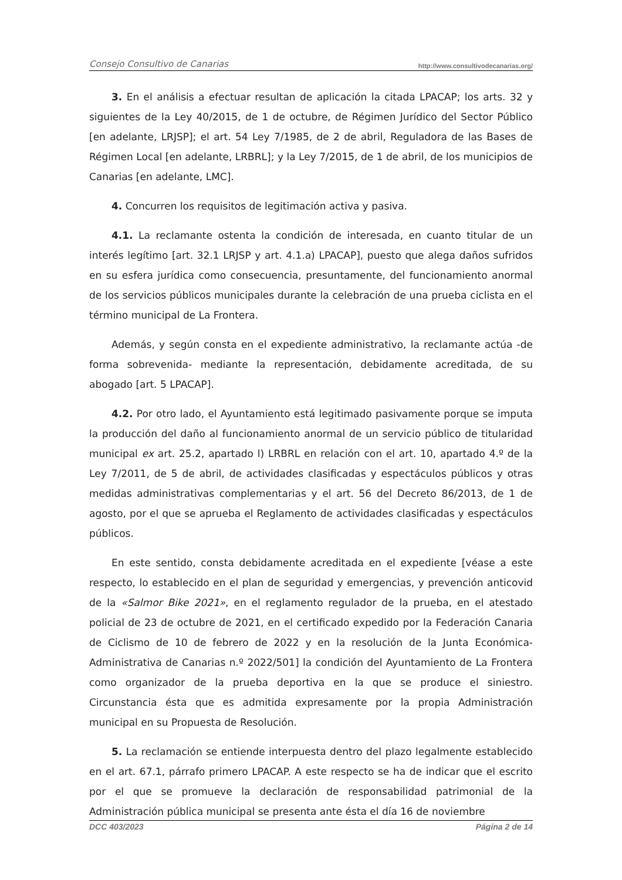Consejo Consultivo de Canarias http://www.consultivodecanarias.org/
3. En el análisis a efectuar resultan de aplicación la citada LPACAP; los arts. 32 y siguientes de la Ley 40/2015, de 1 de octubre, de Régimen Jurídico del Sector Público [en adelante, LRJSP]; el art. 54 Ley 7/1985, de 2 de abril, Reguladora de las Bases de Régimen Local [en adelante, LRBRL]; y la Ley 7/2015, de 1 de abril, de los municipios de Canarias [en adelante, LMC].
4. Concurren los requisitos de legitimación activa y pasiva.
4.1. La reclamante ostenta la condición de interesada, en cuanto titular de un interés legítimo [art. 32.1 LRJSP y art. 4.1.a) LPACAP], puesto que alega daños sufridos en su esfera jurídica como consecuencia, presuntamente, del funcionamiento anormal de los servicios públicos municipales durante la celebración de una prueba ciclista en el término municipal de La Frontera.
Además, y según consta en el expediente administrativo, la reclamante actúa -de forma sobrevenida- mediante la representación, debidamente acreditada, de su abogado [art. 5 LPACAP].
4.2. Por otro lado, el Ayuntamiento está legitimado pasivamente porque se imputa la producción del daño al funcionamiento anormal de un servicio público de titularidad municipal ex art. 25.2, apartado l) LRBRL en relación con el art. 10, apartado 4.º de la Ley 7/2011, de 5 de abril, de actividades clasificadas y espectáculos públicos y otras medidas administrativas complementarias y el art. 56 del Decreto 86/2013, de 1 de agosto, por el que se aprueba el Reglamento de actividades clasificadas y espectáculos públicos.
En este sentido, consta debidamente acreditada en el expediente [véase a este respecto, lo establecido en el plan de seguridad y emergencias, y prevención anticovid de la «Salmor Bike 2021», en el reglamento regulador de la prueba, en el atestado policial de 23 de octubre de 2021, en el certificado expedido por la Federación Canaria de Ciclismo de 10 de febrero de 2022 y en la resolución de la Junta Económica-Administrativa de Canarias n.º 2022/501] la condición del Ayuntamiento de La Frontera como organizador de la prueba deportiva en la que se produce el siniestro. Circunstancia ésta que es admitida expresamente por la propia Administración municipal en su Propuesta de Resolución.
5. La reclamación se entiende interpuesta dentro del plazo legalmente establecido en el art. 67.1, párrafo primero LPACAP. A este respecto se ha de indicar que el escrito por el que se promueve la declaración de responsabilidad patrimonial de la Administración pública municipal se presenta ante ésta el día 16 de noviembre
DCC 403/2023 Página 2 de 14